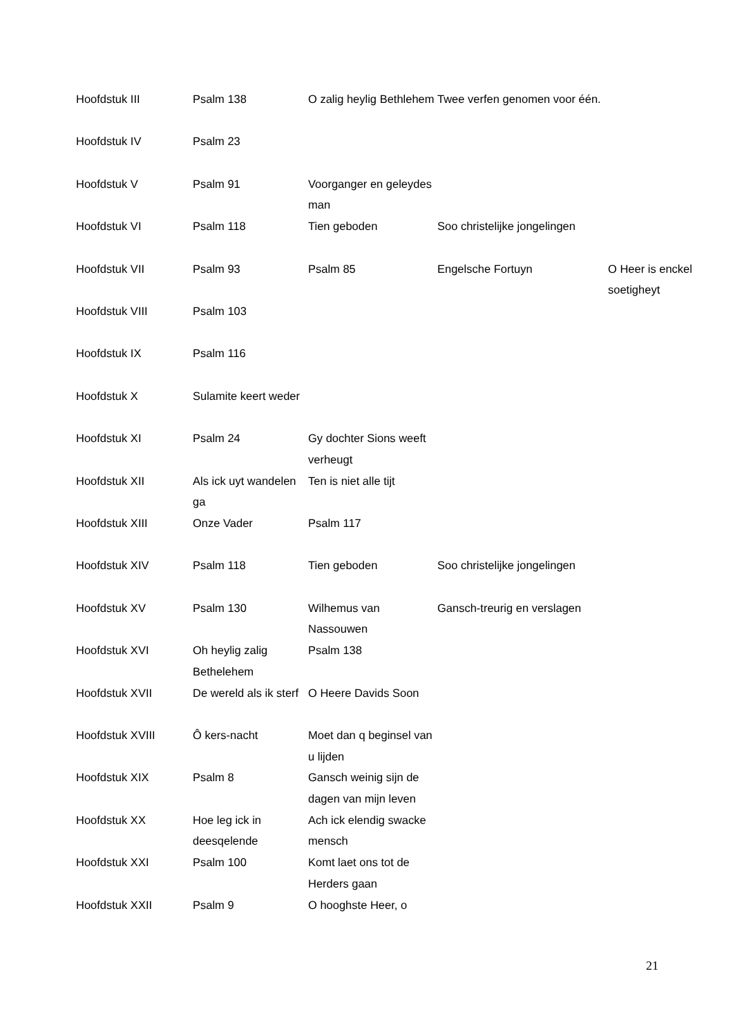| Hoofdstuk III | Psalm 138 | O zalig heylig Bethlehem | Twee verfen genomen voor één. | |
| Hoofdstuk IV | Psalm 23 | | | |
| Hoofdstuk V | Psalm 91 | Voorganger en geleydes man | | |
| Hoofdstuk VI | Psalm 118 | Tien geboden | Soo christelijke jongelingen | |
| Hoofdstuk VII | Psalm 93 | Psalm 85 | Engelsche Fortuyn | O Heer is enckel soetigheyt |
| Hoofdstuk VIII | Psalm 103 | | | |
| Hoofdstuk IX | Psalm 116 | | | |
| Hoofdstuk X | Sulamite keert weder | | | |
| Hoofdstuk XI | Psalm 24 | Gy dochter Sions weeft verheugt | | |
| Hoofdstuk XII | Als ick uyt wandelen ga | Ten is niet alle tijt | | |
| Hoofdstuk XIII | Onze Vader | Psalm 117 | | |
| Hoofdstuk XIV | Psalm 118 | Tien geboden | Soo christelijke jongelingen | |
| Hoofdstuk XV | Psalm 130 | Wilhemus van Nassouwen | Gansch-treurig en verslagen | |
| Hoofdstuk XVI | Oh heylig zalig Bethelehem | Psalm 138 | | |
| Hoofdstuk XVII | De wereld als ik sterf | O Heere Davids Soon | | |
| Hoofdstuk XVIII | Ô kers-nacht | Moet dan q beginsel van u lijden | | |
| Hoofdstuk XIX | Psalm 8 | Gansch weinig sijn de dagen van mijn leven | | |
| Hoofdstuk XX | Hoe leg ick in deesqelende | Ach ick elendig swacke mensch | | |
| Hoofdstuk XXI | Psalm 100 | Komt laet ons tot de Herders gaan | | |
| Hoofdstuk XXII | Psalm 9 | O hooghste Heer, o | | |
21